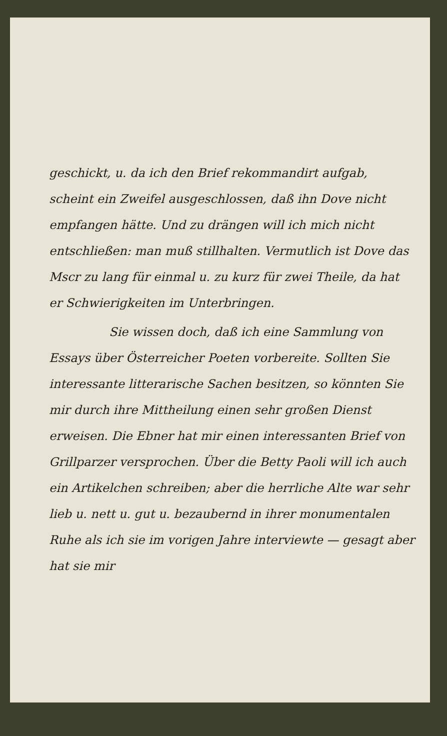geschickt, u. da ich den Brief rekommandirt aufgab, scheint ein Zweifel ausgeschlossen, daß ihn Dove nicht empfangen hätte. Und zu drängen will ich mich nicht entschließen: man muß stillhalten. Vermutlich ist Dove das Mscr zu lang für einmal u. zu kurz für zwei Theile, da hat er Schwierigkeiten im Unterbringen.
Sie wissen doch, daß ich eine Sammlung von Essays über Österreicher Poeten vorbereite. Sollten Sie interessante litterarische Sachen besitzen, so könnten Sie mir durch ihre Mittheilung einen sehr großen Dienst erweisen. Die Ebner hat mir einen interessanten Brief von Grillparzer versprochen. Über die Betty Paoli will ich auch ein Artikelchen schreiben; aber die herrliche Alte war sehr lieb u. nett u. gut u. bezaubernd in ihrer monumentalen Ruhe als ich sie im vorigen Jahre interviewte — gesagt aber hat sie mir